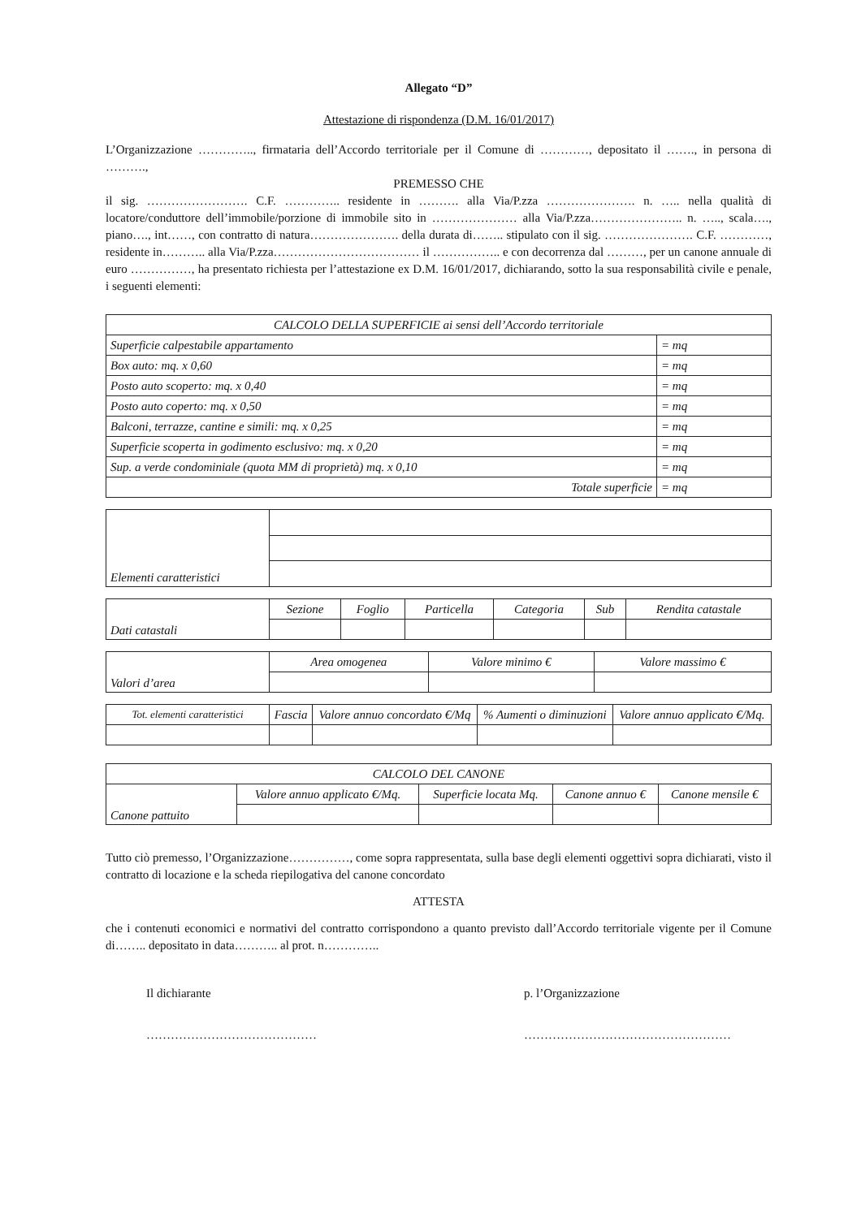Allegato “D”
Attestazione di rispondenza (D.M. 16/01/2017)
L’Organizzazione ………….., firmataria dell’Accordo territoriale per il Comune di …………, depositato il ……., in persona di ……….,
PREMESSO CHE
il sig. ……………………. C.F. ………….. residente in ………. alla Via/P.zza …………………. n. ….. nella qualità di locatore/conduttore dell’immobile/porzione di immobile sito in ………………… alla Via/P.zza………………….. n. ….., scala…., piano…., int……, con contratto di natura…………………. della durata di…….. stipulato con il sig. …………………. C.F. …………, residente in……….. alla Via/P.zza……………………………… il …………….. e con decorrenza dal ………, per un canone annuale di euro ……………, ha presentato richiesta per l’attestazione ex D.M. 16/01/2017, dichiarando, sotto la sua responsabilità civile e penale, i seguenti elementi:
| CALCOLO DELLA SUPERFICIE ai sensi dell’Accordo territoriale | |
| Superficie calpestabile appartamento | = mq |
| Box auto: mq. x 0,60 | = mq |
| Posto auto scoperto: mq. x 0,40 | = mq |
| Posto auto coperto: mq. x 0,50 | = mq |
| Balconi, terrazze, cantine e simili: mq. x 0,25 | = mq |
| Superficie scoperta in godimento esclusivo: mq. x 0,20 | = mq |
| Sup. a verde condominiale (quota MM di proprietà) mq. x 0,10 | = mq |
| Totale superficie | = mq |
| Elementi caratteristici | |
| Dati catastali | Sezione | Foglio | Particella | Categoria | Sub | Rendita catastale |
| Valori d’area | Area omogenea | Valore minimo € | Valore massimo € |
| Tot. elementi caratteristici | Fascia | Valore annuo concordato €/Mq | % Aumenti o diminuzioni | Valore annuo applicato €/Mq. |
| --- | --- | --- | --- | --- |
| CALCOLO DEL CANONE | | | | |
| Canone pattuito | Valore annuo applicato €/Mq. | Superficie locata Mq. | Canone annuo € | Canone mensile € |
Tutto ciò premesso, l’Organizzazione……………, come sopra rappresentata, sulla base degli elementi oggettivi sopra dichiarati, visto il contratto di locazione e la scheda riepilogativa del canone concordato
ATTESTA
che i contenuti economici e normativi del contratto corrispondono a quanto previsto dall’Accordo territoriale vigente per il Comune di…….. depositato in data……….. al prot. n…………..
Il dichiarante
……………………………………
p. l’Organizzazione
……………………………………………